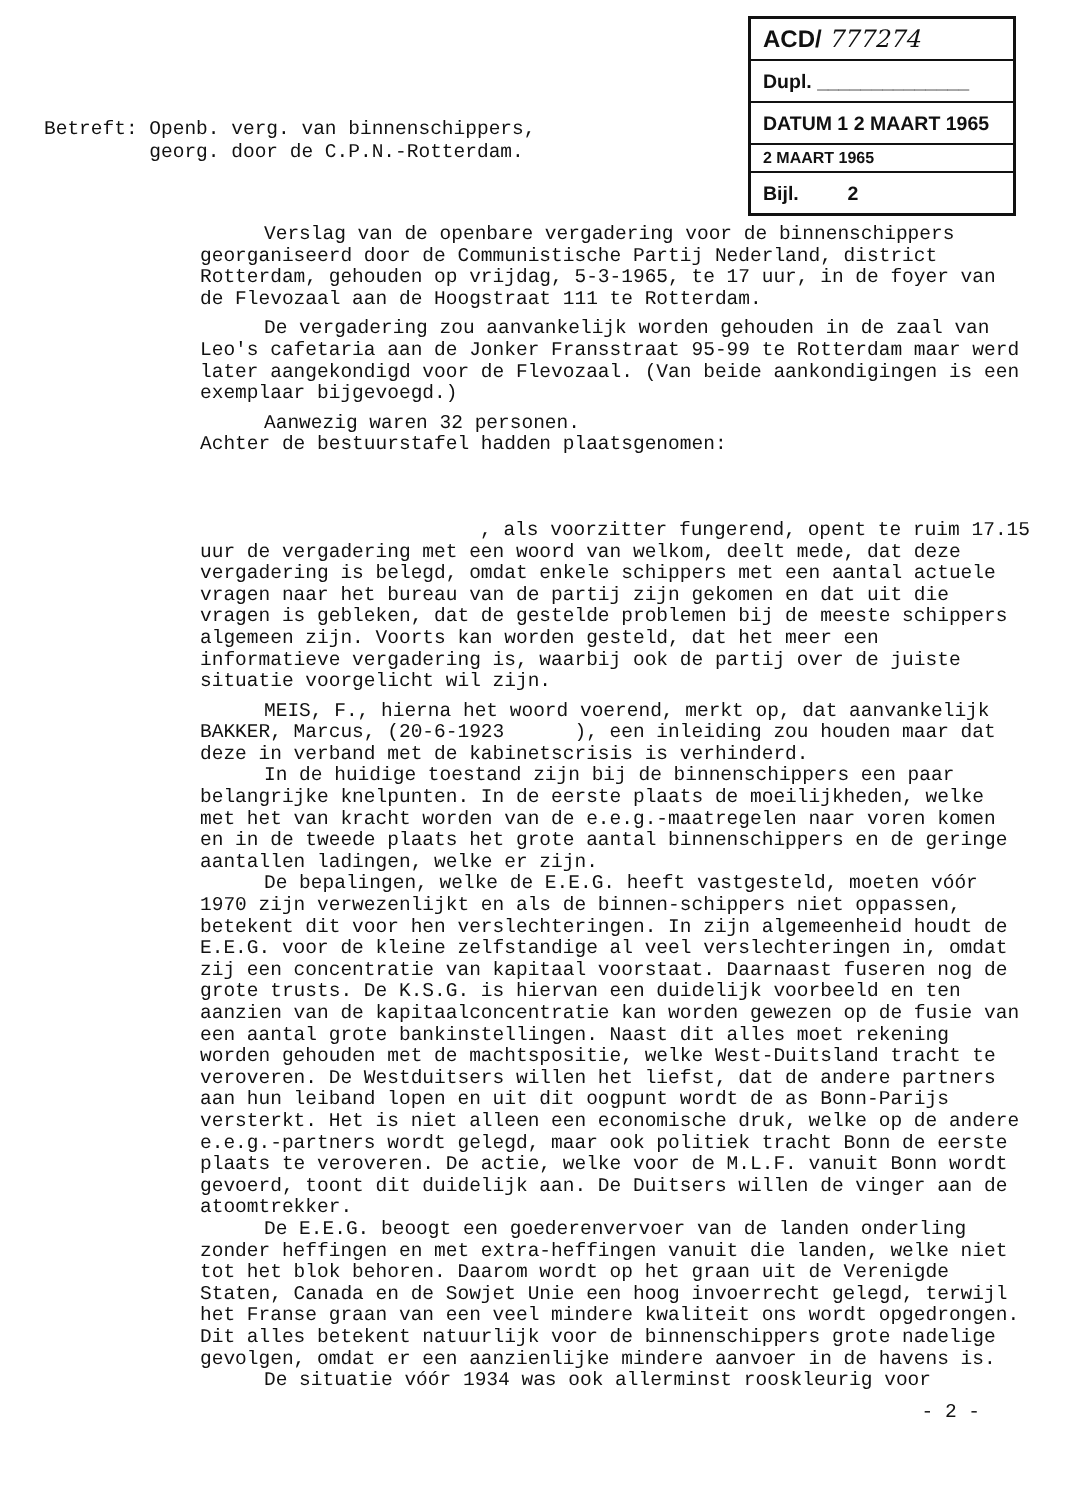ACD/ 777274
Dupl. ______________
DATUM 1 2 MAART 1965
2 MAART 1965
Bijl. 2
Betreft: Openb. verg. van binnenschippers, georg. door de C.P.N.-Rotterdam.
Verslag van de openbare vergadering voor de binnenschippers georganiseerd door de Communistische Partij Nederland, district Rotterdam, gehouden op vrijdag, 5-3-1965, te 17 uur, in de foyer van de Flevozaal aan de Hoogstraat 111 te Rotterdam.
De vergadering zou aanvankelijk worden gehouden in de zaal van Leo's cafetaria aan de Jonker Fransstraat 95-99 te Rotterdam maar werd later aangekondigd voor de Flevozaal. (Van beide aankondigingen is een exemplaar bijgevoegd.)
Aanwezig waren 32 personen.
Achter de bestuurstafel hadden plaatsgenomen:
, als voorzitter fungerend, opent te ruim 17.15 uur de vergadering met een woord van welkom, deelt mede, dat deze vergadering is belegd, omdat enkele schippers met een aantal actuele vragen naar het bureau van de partij zijn gekomen en dat uit die vragen is gebleken, dat de gestelde problemen bij de meeste schippers algemeen zijn. Voorts kan worden gesteld, dat het meer een informatieve vergadering is, waarbij ook de partij over de juiste situatie voorgelicht wil zijn.
MEIS, F., hierna het woord voerend, merkt op, dat aanvankelijk BAKKER, Marcus, (20-6-1923 ), een inleiding zou houden maar dat deze in verband met de kabinetscrisis is verhinderd.
In de huidige toestand zijn bij de binnenschippers een paar belangrijke knelpunten. In de eerste plaats de moeilijkheden, welke met het van kracht worden van de e.e.g.-maatregelen naar voren komen en in de tweede plaats het grote aantal binnenschippers en de geringe aantallen ladingen, welke er zijn.
De bepalingen, welke de E.E.G. heeft vastgesteld, moeten vóór 1970 zijn verwezenlijkt en als de binnen-schippers niet oppassen, betekent dit voor hen verslechteringen. In zijn algemeenheid houdt de E.E.G. voor de kleine zelfstandige al veel verslechteringen in, omdat zij een concentratie van kapitaal voorstaat. Daarnaast fuseren nog de grote trusts. De K.S.G. is hiervan een duidelijk voorbeeld en ten aanzien van de kapitaalconcentratie kan worden gewezen op de fusie van een aantal grote bankinstellingen. Naast dit alles moet rekening worden gehouden met de machtspositie, welke West-Duitsland tracht te veroveren. De Westduitsers willen het liefst, dat de andere partners aan hun leiband lopen en uit dit oogpunt wordt de as Bonn-Parijs versterkt. Het is niet alleen een economische druk, welke op de andere e.e.g.-partners wordt gelegd, maar ook politiek tracht Bonn de eerste plaats te veroveren. De actie, welke voor de M.L.F. vanuit Bonn wordt gevoerd, toont dit duidelijk aan. De Duitsers willen de vinger aan de atoomtrekker.
De E.E.G. beoogt een goederenvervoer van de landen onderling zonder heffingen en met extra-heffingen vanuit die landen, welke niet tot het blok behoren. Daarom wordt op het graan uit de Verenigde Staten, Canada en de Sowjet Unie een hoog invoerrecht gelegd, terwijl het Franse graan van een veel mindere kwaliteit ons wordt opgedrongen. Dit alles betekent natuurlijk voor de binnenschippers grote nadelige gevolgen, omdat er een aanzienlijke mindere aanvoer in de havens is.
De situatie vóór 1934 was ook allerminst rooskleurig voor
- 2 -